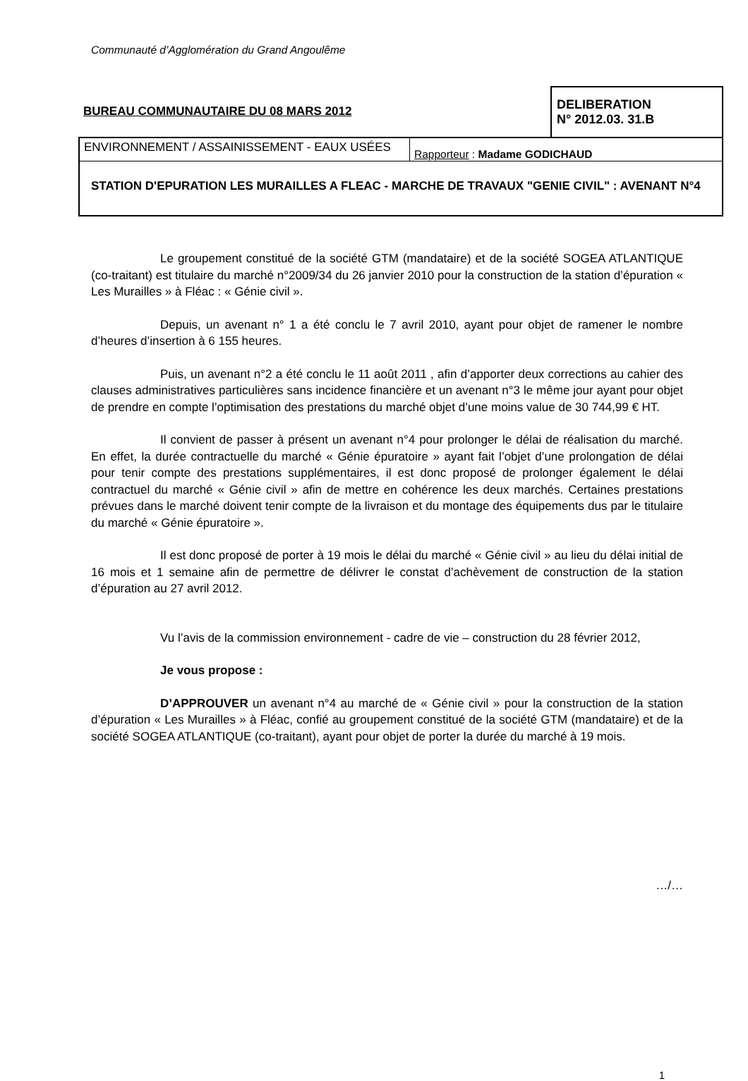Communauté d’Agglomération du Grand Angoulême
BUREAU COMMUNAUTAIRE DU 08 MARS 2012
DELIBERATION
N° 2012.03. 31.B
ENVIRONNEMENT / ASSAINISSEMENT - EAUX USÉES
Rapporteur : Madame GODICHAUD
STATION D'EPURATION LES MURAILLES A FLEAC - MARCHE DE TRAVAUX "GENIE CIVIL" : AVENANT N°4
Le groupement constitué de la société GTM (mandataire) et de la société SOGEA ATLANTIQUE (co-traitant) est titulaire du marché n°2009/34 du 26 janvier 2010 pour la construction de la station d’épuration « Les Murailles » à Fléac : « Génie civil ».
Depuis, un avenant n° 1 a été conclu le 7 avril 2010, ayant pour objet de ramener le nombre d’heures d’insertion à 6 155 heures.
Puis, un avenant n°2 a été conclu le 11 août 2011 , afin d’apporter deux corrections au cahier des clauses administratives particulières sans incidence financière et un avenant n°3 le même jour ayant pour objet de prendre en compte l’optimisation des prestations du marché objet d’une moins value de 30 744,99 € HT.
Il convient de passer à présent un avenant n°4 pour prolonger le délai de réalisation du marché. En effet, la durée contractuelle du marché « Génie épuratoire » ayant fait l’objet d’une prolongation de délai pour tenir compte des prestations supplémentaires, il est donc proposé de prolonger également le délai contractuel du marché « Génie civil » afin de mettre en cohérence les deux marchés. Certaines prestations prévues dans le marché doivent tenir compte de la livraison et du montage des équipements dus par le titulaire du marché « Génie épuratoire ».
Il est donc proposé de porter à 19 mois le délai du marché « Génie civil » au lieu du délai initial de 16 mois et 1 semaine afin de permettre de délivrer le constat d’achèvement de construction de la station d’épuration au 27 avril 2012.
Vu l’avis de la commission environnement - cadre de vie – construction du 28 février 2012,
Je vous propose :
D’APPROUVER un avenant n°4 au marché de « Génie civil » pour la construction de la station d’épuration « Les Murailles » à Fléac, confié au groupement constitué de la société GTM (mandataire) et de la société SOGEA ATLANTIQUE (co-traitant), ayant pour objet de porter la durée du marché à 19 mois.
…/…
1